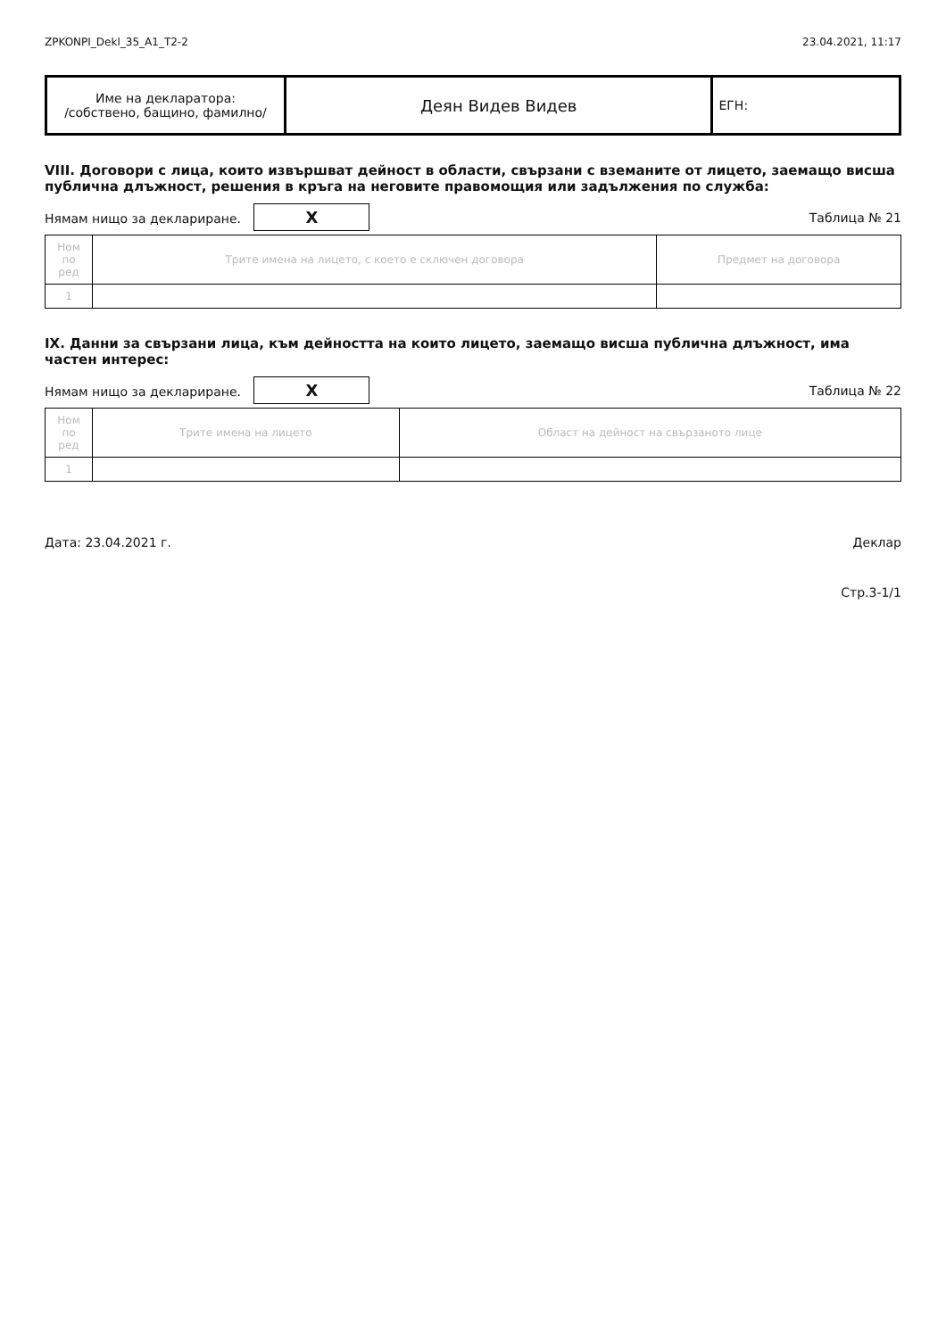ZPKONPI_Dekl_35_A1_T2-2 23.04.2021, 11:17
| Име на декларатора: /собствено, бащино, фамилно/ | Деян Видев Видев | ЕГН: |
VIII. Договори с лица, които извършват дейност в области, свързани с вземаните от лицето, заемащо висша публична длъжност, решения в кръга на неговите правомощия или задължения по служба:
Нямам нищо за деклариране. X Таблица № 21
| Ном по ред | Трите имена на лицето, с което е сключен договора | Предмет на договора |
| --- | --- | --- |
| 1 | | |
IX. Данни за свързани лица, към дейността на които лицето, заемащо висша публична длъжност, има частен интерес:
Нямам нищо за деклариране. X Таблица № 22
| Ном по ред | Трите имена на лицето | Област на дейност на свързаното лице |
| --- | --- | --- |
| 1 | | |
Дата: 23.04.2021 г. Деклар
Стр.3-1/1